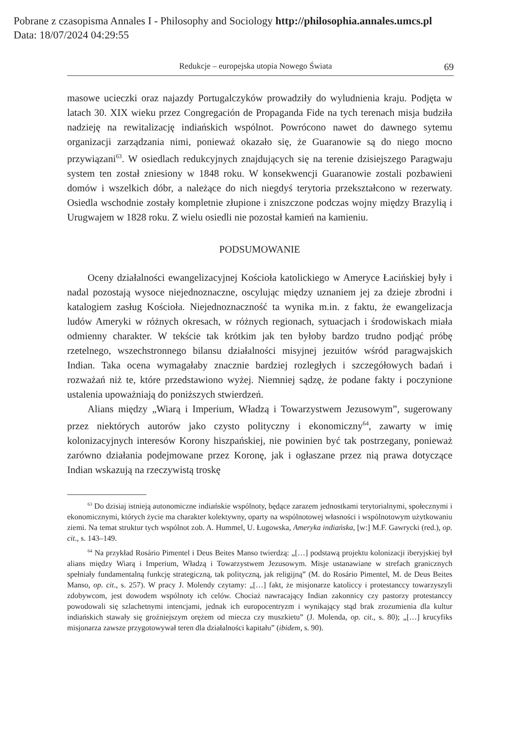Pobrane z czasopisma Annales I - Philosophy and Sociology http://philosophia.annales.umcs.pl
Data: 18/07/2024 04:29:55
Redukcje – europejska utopia Nowego Świata 69
masowe ucieczki oraz najazdy Portugalczyków prowadziły do wyludnienia kraju. Podjęta w latach 30. XIX wieku przez Congregación de Propaganda Fide na tych terenach misja budziła nadzieję na rewitalizację indiańskich wspólnot. Powrócono nawet do dawnego sytemu organizacji zarządzania nimi, ponieważ okazało się, że Guaranowie są do niego mocno przywiązani<sup>63</sup>. W osiedlach redukcyjnych znajdujących się na terenie dzisiejszego Paragwaju system ten został zniesiony w 1848 roku. W konsekwencji Guaranowie zostali pozbawieni domów i wszelkich dóbr, a należące do nich niegdyś terytoria przekształcono w rezerwaty. Osiedla wschodnie zostały kompletnie złupione i zniszczone podczas wojny między Brazylią i Urugwajem w 1828 roku. Z wielu osiedli nie pozostał kamień na kamieniu.
PODSUMOWANIE
Oceny działalności ewangelizacyjnej Kościoła katolickiego w Ameryce Łacińskiej były i nadal pozostają wysoce niejednoznaczne, oscylując między uznaniem jej za dzieje zbrodni i katalogiem zasług Kościoła. Niejednoznaczność ta wynika m.in. z faktu, że ewangelizacja ludów Ameryki w różnych okresach, w różnych regionach, sytuacjach i środowiskach miała odmienny charakter. W tekście tak krótkim jak ten byłoby bardzo trudno podjąć próbę rzetelnego, wszechstronnego bilansu działalności misyjnej jezuitów wśród paragwajskich Indian. Taka ocena wymagałaby znacznie bardziej rozległych i szczegółowych badań i rozważań niż te, które przedstawiono wyżej. Niemniej sądzę, że podane fakty i poczynione ustalenia upoważniają do poniższych stwierdzeń.
Alians między „Wiarą i Imperium, Władzą i Towarzystwem Jezusowym”, sugerowany przez niektórych autorów jako czysto polityczny i ekonomiczny<sup>64</sup>, zawarty w imię kolonizacyjnych interesów Korony hiszpańskiej, nie powinien być tak postrzegany, ponieważ zarówno działania podejmowane przez Koronę, jak i ogłaszane przez nią prawa dotyczące Indian wskazują na rzeczywistą troskę
<sup>63</sup> Do dzisiaj istnieją autonomiczne indiańskie wspólnoty, będące zarazem jednostkami terytorialnymi, społecznymi i ekonomicznymi, których życie ma charakter kolektywny, oparty na wspólnotowej własności i wspólnotowym użytkowaniu ziemi. Na temat struktur tych wspólnot zob. A. Hummel, U. Ługowska, Ameryka indiańska, [w:] M.F. Gawrycki (red.), op. cit., s. 143–149.
<sup>64</sup> Na przykład Rosário Pimentel i Deus Beites Manso twierdzą: „[…] podstawą projektu kolonizacji iberyjskiej był alians między Wiarą i Imperium, Władzą i Towarzystwem Jezusowym. Misje ustanawiane w strefach granicznych spełniały fundamentalną funkcję strategiczną, tak polityczną, jak religijną” (M. do Rosário Pimentel, M. de Deus Beites Manso, op. cit., s. 257). W pracy J. Molendy czytamy: „[…] fakt, że misjonarze katoliccy i protestanccy towarzyszyli zdobywcom, jest dowodem wspólnoty ich celów. Chociaż nawracający Indian zakonnicy czy pastorzy protestanccy powodowali się szlachetnymi intencjami, jednak ich europocentryzm i wynikający stąd brak zrozumienia dla kultur indiańskich stawały się groźniejszym orężem od miecza czy muszkietu” (J. Molenda, op. cit., s. 80); „[…] krucyfiks misjonarza zawsze przygotowywał teren dla działalności kapitału” (ibidem, s. 90).